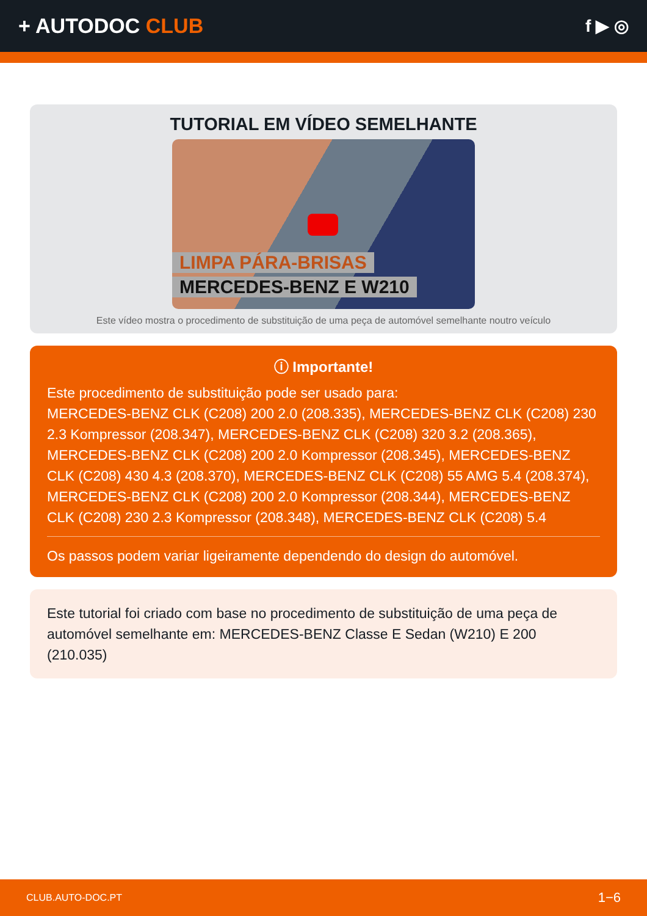+ AUTODOC CLUB
f ▶ ◎
TUTORIAL EM VÍDEO SEMELHANTE
LIMPA PÁRA-BRISAS
MERCEDES-BENZ E W210
Este vídeo mostra o procedimento de substituição de uma peça de automóvel semelhante noutro veículo
ⓘ Importante!
Este procedimento de substituição pode ser usado para:
MERCEDES-BENZ CLK (C208) 200 2.0 (208.335), MERCEDES-BENZ CLK (C208) 230 2.3 Kompressor (208.347), MERCEDES-BENZ CLK (C208) 320 3.2 (208.365), MERCEDES-BENZ CLK (C208) 200 2.0 Kompressor (208.345), MERCEDES-BENZ CLK (C208) 430 4.3 (208.370), MERCEDES-BENZ CLK (C208) 55 AMG 5.4 (208.374), MERCEDES-BENZ CLK (C208) 200 2.0 Kompressor (208.344), MERCEDES-BENZ CLK (C208) 230 2.3 Kompressor (208.348), MERCEDES-BENZ CLK (C208) 5.4
Os passos podem variar ligeiramente dependendo do design do automóvel.
Este tutorial foi criado com base no procedimento de substituição de uma peça de automóvel semelhante em: MERCEDES-BENZ Classe E Sedan (W210) E 200 (210.035)
CLUB.AUTO-DOC.PT 1−6